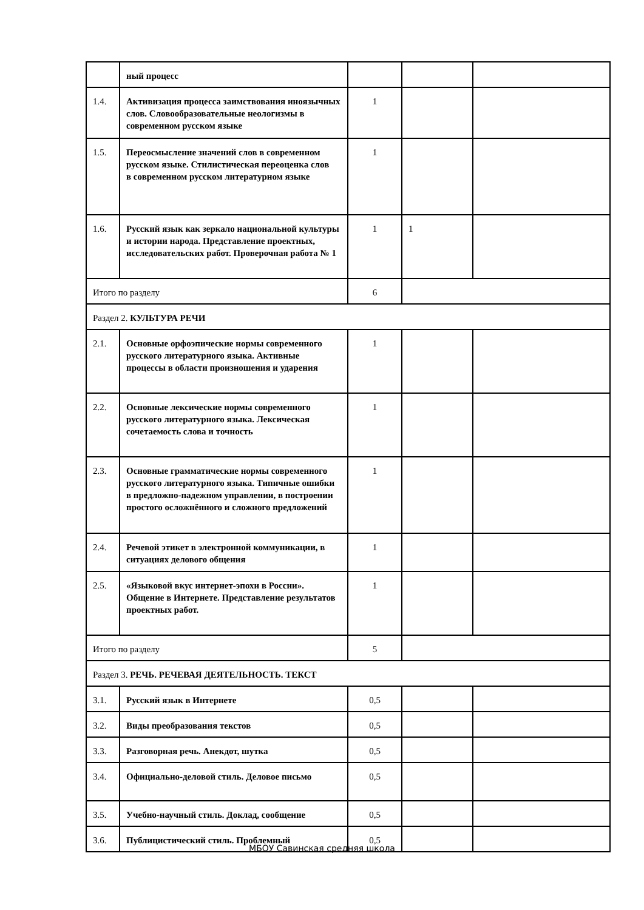| | ный процесс | | | |
| 1.4. | Активизация процесса заимствования иноязычных слов. Словообразовательные неологизмы в современном русском языке | 1 | | |
| 1.5. | Переосмысление значений слов в современном русском языке. Стилистическая переоценка слов в современном русском литературном языке | 1 | | |
| 1.6. | Русский язык как зеркало национальной культуры и истории народа. Представление проектных, исследовательских работ. Проверочная работа № 1 | 1 | 1 | |
| Итого по разделу | | 6 | | |
| Раздел 2. КУЛЬТУРА РЕЧИ | | | | |
| 2.1. | Основные орфоэпические нормы современного русского литературного языка. Активные процессы в области произношения и ударения | 1 | | |
| 2.2. | Основные лексические нормы современного русского литературного языка. Лексическая сочетаемость слова и точность | 1 | | |
| 2.3. | Основные грамматические нормы современного русского литературного языка. Типичные ошибки в предложно-падежном управлении, в построении простого осложнённого и сложного предложений | 1 | | |
| 2.4. | Речевой этикет в электронной коммуникации, в ситуациях делового общения | 1 | | |
| 2.5. | «Языковой вкус интернет-эпохи в России». Общение в Интернете. Представление результатов проектных работ. | 1 | | |
| Итого по разделу | | 5 | | |
| Раздел 3. РЕЧЬ. РЕЧЕВАЯ ДЕЯТЕЛЬНОСТЬ. ТЕКСТ | | | | |
| 3.1. | Русский язык в Интернете | 0,5 | | |
| 3.2. | Виды преобразования текстов | 0,5 | | |
| 3.3. | Разговорная речь. Анекдот, шутка | 0,5 | | |
| 3.4. | Официально-деловой стиль. Деловое письмо | 0,5 | | |
| 3.5. | Учебно-научный стиль. Доклад, сообщение | 0,5 | | |
| 3.6. | Публицистический стиль. Проблемный | 0,5 | | |
МБОУ Савинская средняя школа